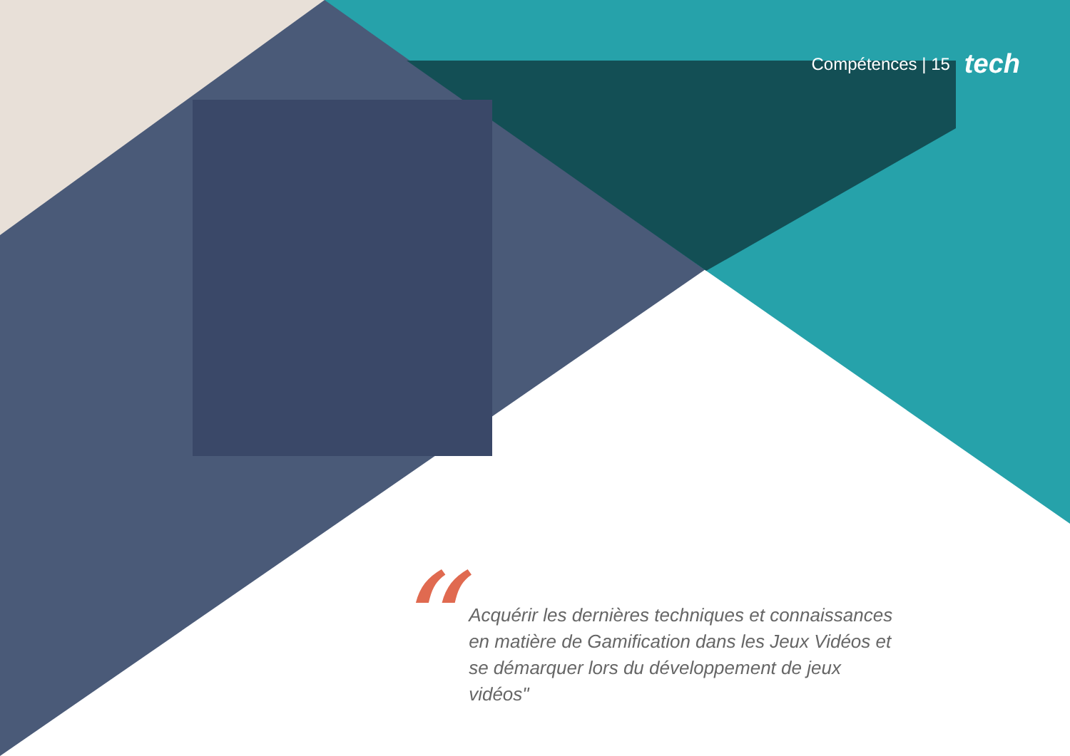Compétences | 15 tech
“
Acquérir les dernières techniques et connaissances en matière de Gamification dans les Jeux Vidéos et se démarquer lors du développement de jeux vidéos"